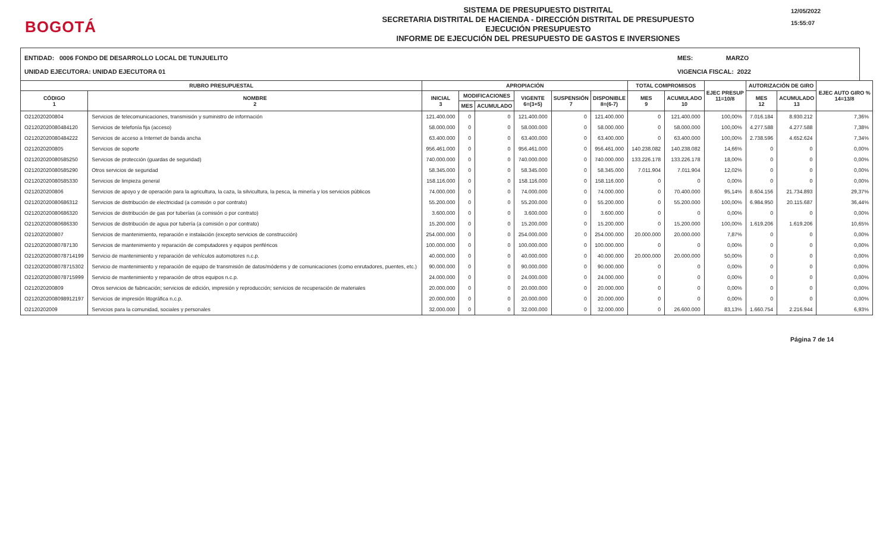BOGOTÁ
SISTEMA DE PRESUPUESTO DISTRITAL
SECRETARIA DISTRITAL DE HACIENDA - DIRECCIÓN DISTRITAL DE PRESUPUESTO
EJECUCIÓN PRESUPUESTO
INFORME DE EJECUCIÓN DEL PRESUPUESTO DE GASTOS E INVERSIONES
12/05/2022
15:55:07
ENTIDAD: 0006 FONDO DE DESARROLLO LOCAL DE TUNJUELITO MES: MARZO
UNIDAD EJECUTORA: UNIDAD EJECUTORA 01 VIGENCIA FISCAL: 2022
| RUBRO PRESUPUESTAL | | APROPIACIÓN | | | | | | TOTAL COMPROMISOS | | EJEC PRESUP 11=10/8 | AUTORIZACIÓN DE GIRO | | EJEC AUTO GIRO % 14=13/8 |
| --- | --- | --- | --- | --- | --- | --- | --- | --- | --- | --- | --- | --- | --- |
| CÓDIGO 1 | NOMBRE 2 | INICIAL 3 | MODIFICACIONES | | VIGENTE 6=(3+5) | SUSPENSIÓN 7 | DISPONIBLE 8=(6-7) | MES 9 | ACUMULADO 10 | | MES 12 | ACUMULADO 13 | |
| | | | MES | ACUMULADO | | | | | | | | | |
| O212020200804 | Servicios de telecomunicaciones, transmisión y suministro de información | 121.400.000 | 0 | 0 | 121.400.000 | 0 | 121.400.000 | 0 | 121.400.000 | 100,00% | 7.016.184 | 8.930.212 | 7,36% |
| O21202020080484120 | Servicios de telefonía fija (acceso) | 58.000.000 | 0 | 0 | 58.000.000 | 0 | 58.000.000 | 0 | 58.000.000 | 100,00% | 4.277.588 | 4.277.588 | 7,38% |
| O21202020080484222 | Servicios de acceso a Internet de banda ancha | 63.400.000 | 0 | 0 | 63.400.000 | 0 | 63.400.000 | 0 | 63.400.000 | 100,00% | 2.738.596 | 4.652.624 | 7,34% |
| O212020200805 | Servicios de soporte | 956.461.000 | 0 | 0 | 956.461.000 | 0 | 956.461.000 | 140.238.082 | 140.238.082 | 14,66% | 0 | 0 | 0,00% |
| O21202020080585250 | Servicios de protección (guardas de seguridad) | 740.000.000 | 0 | 0 | 740.000.000 | 0 | 740.000.000 | 133.226.178 | 133.226.178 | 18,00% | 0 | 0 | 0,00% |
| O21202020080585290 | Otros servicios de seguridad | 58.345.000 | 0 | 0 | 58.345.000 | 0 | 58.345.000 | 7.011.904 | 7.011.904 | 12,02% | 0 | 0 | 0,00% |
| O21202020080585330 | Servicios de limpieza general | 158.116.000 | 0 | 0 | 158.116.000 | 0 | 158.116.000 | 0 | 0 | 0,00% | 0 | 0 | 0,00% |
| O212020200806 | Servicios de apoyo y de operación para la agricultura, la caza, la silvicultura, la pesca, la minería y los servicios públicos | 74.000.000 | 0 | 0 | 74.000.000 | 0 | 74.000.000 | 0 | 70.400.000 | 95,14% | 8.604.156 | 21.734.893 | 29,37% |
| O21202020080686312 | Servicios de distribución de electricidad (a comisión o por contrato) | 55.200.000 | 0 | 0 | 55.200.000 | 0 | 55.200.000 | 0 | 55.200.000 | 100,00% | 6.984.950 | 20.115.687 | 36,44% |
| O21202020080686320 | Servicios de distribución de gas por tuberías (a comisión o por contrato) | 3.600.000 | 0 | 0 | 3.600.000 | 0 | 3.600.000 | 0 | 0 | 0,00% | 0 | 0 | 0,00% |
| O21202020080686330 | Servicios de distribución de agua por tubería (a comisión o por contrato) | 15.200.000 | 0 | 0 | 15.200.000 | 0 | 15.200.000 | 0 | 15.200.000 | 100,00% | 1.619.206 | 1.619.206 | 10,65% |
| O212020200807 | Servicios de mantenimiento, reparación e instalación (excepto servicios de construcción) | 254.000.000 | 0 | 0 | 254.000.000 | 0 | 254.000.000 | 20.000.000 | 20.000.000 | 7,87% | 0 | 0 | 0,00% |
| O21202020080787130 | Servicios de mantenimiento y reparación de computadores y equipos periféricos | 100.000.000 | 0 | 0 | 100.000.000 | 0 | 100.000.000 | 0 | 0 | 0,00% | 0 | 0 | 0,00% |
| O2120202008078714199 | Servicio de mantenimiento y reparación de vehículos automotores n.c.p. | 40.000.000 | 0 | 0 | 40.000.000 | 0 | 40.000.000 | 20.000.000 | 20.000.000 | 50,00% | 0 | 0 | 0,00% |
| O2120202008078715302 | Servicio de mantenimiento y reparación de equipo de transmisión de datos/módems y de comunicaciones (como enrutadores, puentes, etc.) | 90.000.000 | 0 | 0 | 90.000.000 | 0 | 90.000.000 | 0 | 0 | 0,00% | 0 | 0 | 0,00% |
| O2120202008078715999 | Servicio de mantenimiento y reparación de otros equipos n.c.p. | 24.000.000 | 0 | 0 | 24.000.000 | 0 | 24.000.000 | 0 | 0 | 0,00% | 0 | 0 | 0,00% |
| O212020200809 | Otros servicios de fabricación; servicios de edición, impresión y reproducción; servicios de recuperación de materiales | 20.000.000 | 0 | 0 | 20.000.000 | 0 | 20.000.000 | 0 | 0 | 0,00% | 0 | 0 | 0,00% |
| O2120202008098912197 | Servicios de impresión litográfica n.c.p. | 20.000.000 | 0 | 0 | 20.000.000 | 0 | 20.000.000 | 0 | 0 | 0,00% | 0 | 0 | 0,00% |
| O2120202009 | Servicios para la comunidad, sociales y personales | 32.000.000 | 0 | 0 | 32.000.000 | 0 | 32.000.000 | 0 | 26.600.000 | 83,13% | 1.660.754 | 2.216.944 | 6,93% |
Página 7 de 14